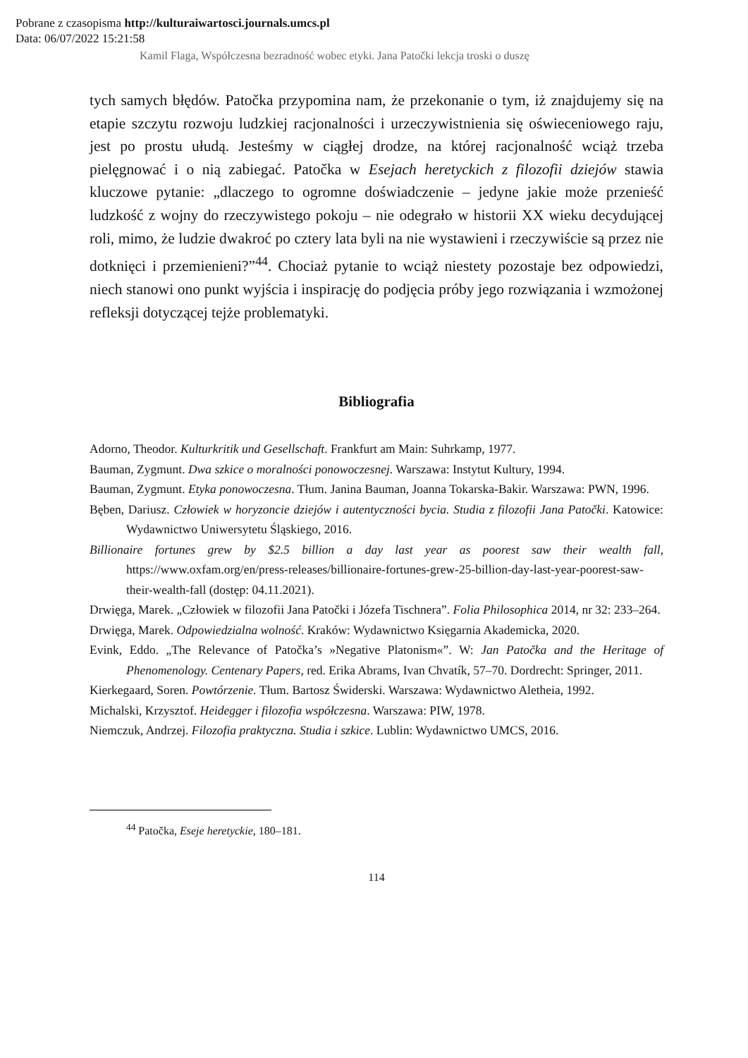Pobrane z czasopisma http://kulturaiwartosci.journals.umcs.pl
Data: 06/07/2022 15:21:58
Kamil Flaga, Współczesna bezradność wobec etyki. Jana Patočki lekcja troski o duszę
tych samych błędów. Patočka przypomina nam, że przekonanie o tym, iż znajdujemy się na etapie szczytu rozwoju ludzkiej racjonalności i urzeczywistnienia się oświeceniowego raju, jest po prostu ułudą. Jesteśmy w ciągłej drodze, na której racjonalność wciąż trzeba pielęgnować i o nią zabiegać. Patočka w Esejach heretyckich z filozofii dziejów stawia kluczowe pytanie: „dlaczego to ogromne doświadczenie – jedyne jakie może przenieść ludzkość z wojny do rzeczywistego pokoju – nie odegrało w historii XX wieku decydującej roli, mimo, że ludzie dwakroć po cztery lata byli na nie wystawieni i rzeczywiście są przez nie dotknięci i przemienieni?”<sup>44</sup>. Chociaż pytanie to wciąż niestety pozostaje bez odpowiedzi, niech stanowi ono punkt wyjścia i inspirację do podjęcia próby jego rozwiązania i wzmożonej refleksji dotyczącej tejże problematyki.
Bibliografia
Adorno, Theodor. Kulturkritik und Gesellschaft. Frankfurt am Main: Suhrkamp, 1977.
Bauman, Zygmunt. Dwa szkice o moralności ponowoczesnej. Warszawa: Instytut Kultury, 1994.
Bauman, Zygmunt. Etyka ponowoczesna. Tłum. Janina Bauman, Joanna Tokarska-Bakir. Warszawa: PWN, 1996.
Bęben, Dariusz. Człowiek w horyzoncie dziejów i autentyczności bycia. Studia z filozofii Jana Patočki. Katowice: Wydawnictwo Uniwersytetu Śląskiego, 2016.
Billionaire fortunes grew by $2.5 billion a day last year as poorest saw their wealth fall, https://www.oxfam.org/en/press-releases/billionaire-fortunes-grew-25-billion-day-last-year-poorest-saw-their-wealth-fall (dostęp: 04.11.2021).
Drwięga, Marek. „Człowiek w filozofii Jana Patočki i Józefa Tischnera”. Folia Philosophica 2014, nr 32: 233–264.
Drwięga, Marek. Odpowiedzialna wolność. Kraków: Wydawnictwo Księgarnia Akademicka, 2020.
Evink, Eddo. „The Relevance of Patočka’s »Negative Platonism«”. W: Jan Patočka and the Heritage of Phenomenology. Centenary Papers, red. Erika Abrams, Ivan Chvatík, 57–70. Dordrecht: Springer, 2011.
Kierkegaard, Soren. Powtórzenie. Tłum. Bartosz Świderski. Warszawa: Wydawnictwo Aletheia, 1992.
Michalski, Krzysztof. Heidegger i filozofia współczesna. Warszawa: PIW, 1978.
Niemczuk, Andrzej. Filozofia praktyczna. Studia i szkice. Lublin: Wydawnictwo UMCS, 2016.
<sup>44</sup> Patočka, Eseje heretyckie, 180–181.
114